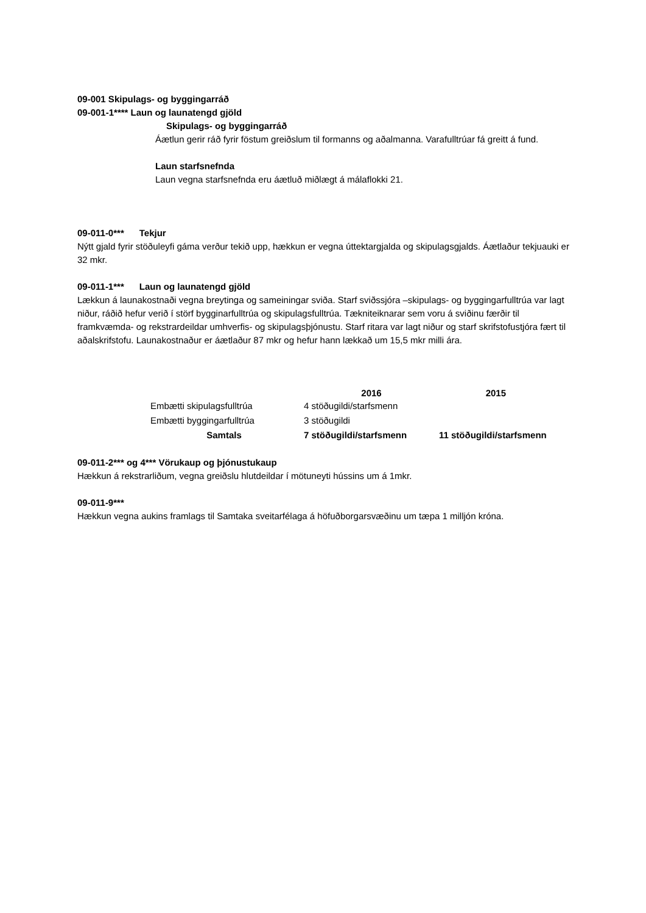09-001 Skipulags- og byggingarráð
09-001-1**** Laun og launatengd gjöld
Skipulags- og byggingarráð
Áætlun gerir ráð fyrir föstum greiðslum til formanns og aðalmanna. Varafulltrúar fá greitt á fund.
Laun starfsnefnda
Laun vegna starfsnefnda eru áætluð miðlægt á málaflokki 21.
09-011-0*** Tekjur
Nýtt gjald fyrir stöðuleyfi gáma verður tekið upp, hækkun er vegna úttektargjalda og skipulagsgjalds. Áætlaður tekjuauki er 32 mkr.
09-011-1*** Laun og launatengd gjöld
Lækkun á launakostnaði vegna breytinga og sameiningar sviða. Starf sviðssjóra –skipulags- og byggingarfulltrúa var lagt niður, ráðið hefur verið í störf bygginarfulltrúa og skipulagsfulltrúa. Tækniteiknarar sem voru á sviðinu færðir til framkvæmda- og rekstrardeildar umhverfis- og skipulagsþjónustu. Starf ritara var lagt niður og starf skrifstofustjóra fært til aðalskrifstofu. Launakostnaður er áætlaður 87 mkr og hefur hann lækkað um 15,5 mkr milli ára.
| | 2016 | 2015 |
| --- | --- | --- |
| Embætti skipulagsfulltrúa | 4 stöðugildi/starfsmenn | |
| Embætti byggingarfulltrúa | 3 stöðugildi | |
| Samtals | 7 stöðugildi/starfsmenn | 11 stöðugildi/starfsmenn |
09-011-2*** og 4*** Vörukaup og þjónustukaup
Hækkun á rekstrarliðum, vegna greiðslu hlutdeildar í mötuneyti hússins um á 1mkr.
09-011-9***
Hækkun vegna aukins framlags til Samtaka sveitarfélaga á höfuðborgarsvæðinu um tæpa 1 milljón króna.